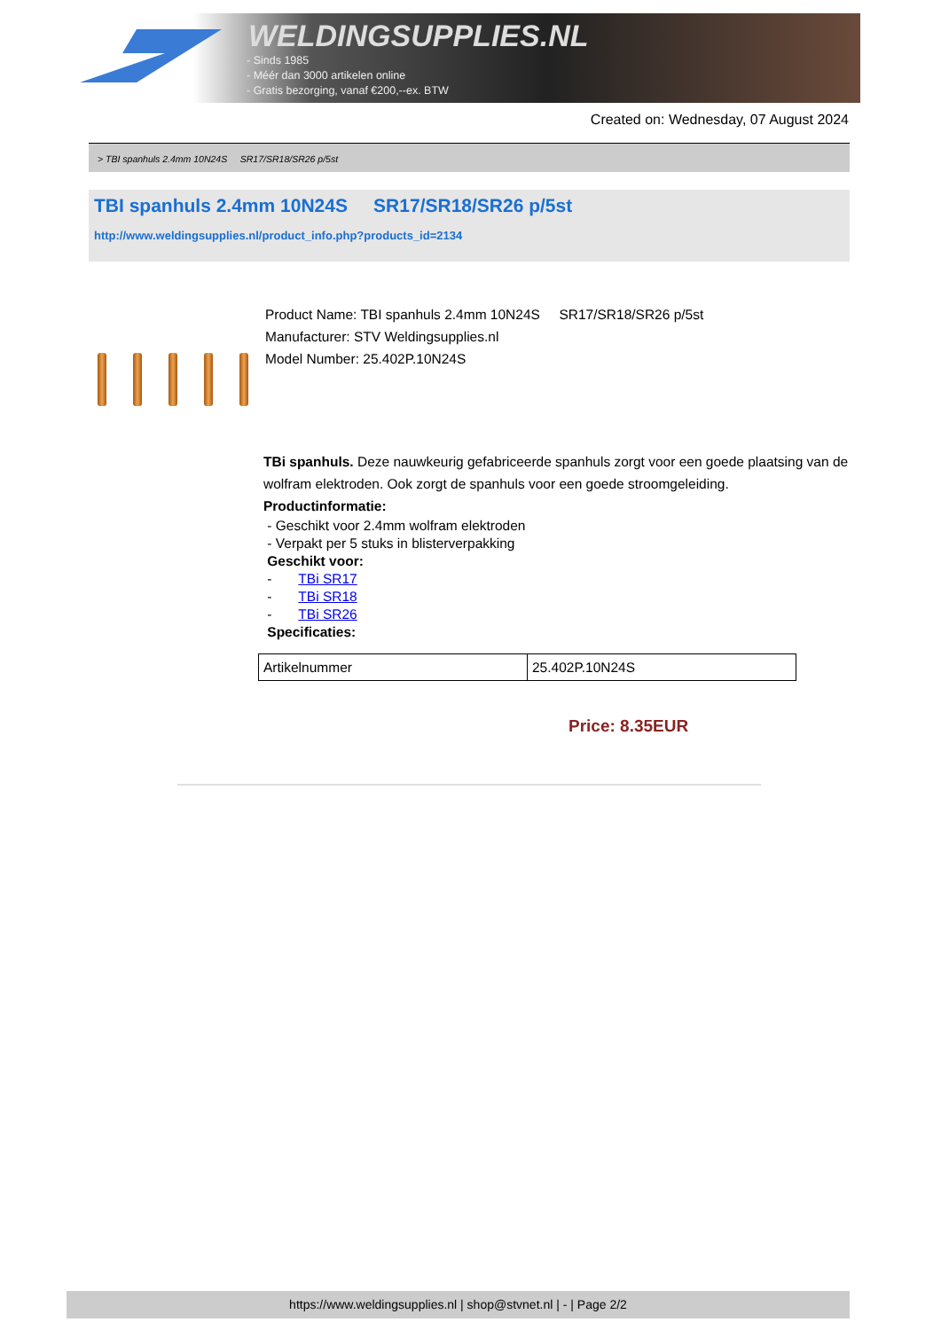WELDINGSUPPLIES.NL
- Sinds 1985
- Méér dan 3000 artikelen online
- Gratis bezorging, vanaf €200,--ex. BTW
Created on: Wednesday, 07 August 2024
> TBI spanhuls 2.4mm 10N24S SR17/SR18/SR26 p/5st
TBI spanhuls 2.4mm 10N24S SR17/SR18/SR26 p/5st
http://www.weldingsupplies.nl/product_info.php?products_id=2134
Product Name: TBI spanhuls 2.4mm 10N24S SR17/SR18/SR26 p/5st
Manufacturer: STV Weldingsupplies.nl
Model Number: 25.402P.10N24S
TBi spanhuls. Deze nauwkeurig gefabriceerde spanhuls zorgt voor een goede plaatsing van de wolfram elektroden. Ook zorgt de spanhuls voor een goede stroomgeleiding.
Productinformatie:
- Geschikt voor 2.4mm wolfram elektroden
- Verpakt per 5 stuks in blisterverpakking
Geschikt voor:
- TBi SR17
- TBi SR18
- TBi SR26
Specificaties:
| Artikelnummer | 25.402P.10N24S |
Price: 8.35EUR
https://www.weldingsupplies.nl | shop@stvnet.nl | - | Page 2/2